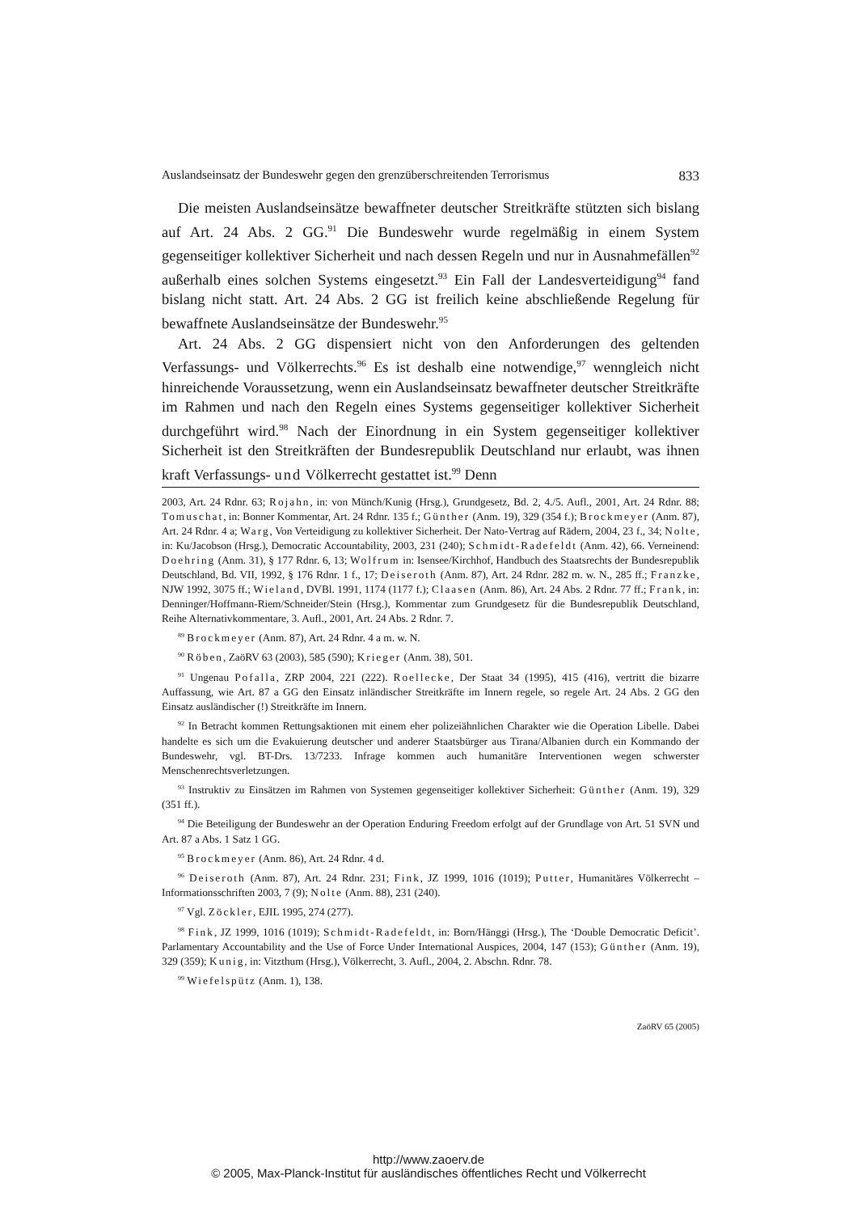Auslandseinsatz der Bundeswehr gegen den grenzüberschreitenden Terrorismus 833
Die meisten Auslandseinsätze bewaffneter deutscher Streitkräfte stützten sich bislang auf Art. 24 Abs. 2 GG.<sup>91</sup> Die Bundeswehr wurde regelmäßig in einem System gegenseitiger kollektiver Sicherheit und nach dessen Regeln und nur in Ausnahmefällen<sup>92</sup> außerhalb eines solchen Systems eingesetzt.<sup>93</sup> Ein Fall der Landesverteidigung<sup>94</sup> fand bislang nicht statt. Art. 24 Abs. 2 GG ist freilich keine abschließende Regelung für bewaffnete Auslandseinsätze der Bundeswehr.<sup>95</sup>
Art. 24 Abs. 2 GG dispensiert nicht von den Anforderungen des geltenden Verfassungs- und Völkerrechts.<sup>96</sup> Es ist deshalb eine notwendige,<sup>97</sup> wenngleich nicht hinreichende Voraussetzung, wenn ein Auslandseinsatz bewaffneter deutscher Streitkräfte im Rahmen und nach den Regeln eines Systems gegenseitiger kollektiver Sicherheit durchgeführt wird.<sup>98</sup> Nach der Einordnung in ein System gegenseitiger kollektiver Sicherheit ist den Streitkräften der Bundesrepublik Deutschland nur erlaubt, was ihnen kraft Verfassungs- und Völkerrecht gestattet ist.<sup>99</sup> Denn
2003, Art. 24 Rdnr. 63; Rojahn, in: von Münch/Kunig (Hrsg.), Grundgesetz, Bd. 2, 4./5. Aufl., 2001, Art. 24 Rdnr. 88; Tomuschat, in: Bonner Kommentar, Art. 24 Rdnr. 135 f.; Günther (Anm. 19), 329 (354 f.); Brockmeyer (Anm. 87), Art. 24 Rdnr. 4 a; Warg, Von Verteidigung zu kollektiver Sicherheit. Der Nato-Vertrag auf Rädern, 2004, 23 f., 34; Nolte, in: Ku/Jacobson (Hrsg.), Democratic Accountability, 2003, 231 (240); Schmidt-Radefeldt (Anm. 42), 66. Verneinend: Doehring (Anm. 31), § 177 Rdnr. 6, 13; Wolfrum in: Isensee/Kirchhof, Handbuch des Staatsrechts der Bundesrepublik Deutschland, Bd. VII, 1992, § 176 Rdnr. 1 f., 17; Deiseroth (Anm. 87), Art. 24 Rdnr. 282 m. w. N., 285 ff.; Franzke, NJW 1992, 3075 ff.; Wieland, DVBl. 1991, 1174 (1177 f.); Claasen (Anm. 86), Art. 24 Abs. 2 Rdnr. 77 ff.; Frank, in: Denninger/Hoffmann-Riem/Schneider/Stein (Hrsg.), Kommentar zum Grundgesetz für die Bundesrepublik Deutschland, Reihe Alternativkommentare, 3. Aufl., 2001, Art. 24 Abs. 2 Rdnr. 7.
<sup>89</sup> Brockmeyer (Anm. 87), Art. 24 Rdnr. 4 a m. w. N.
<sup>90</sup> Röben, ZaöRV 63 (2003), 585 (590); Krieger (Anm. 38), 501.
<sup>91</sup> Ungenau Pofalla, ZRP 2004, 221 (222). Roellecke, Der Staat 34 (1995), 415 (416), vertritt die bizarre Auffassung, wie Art. 87 a GG den Einsatz inländischer Streitkräfte im Innern regele, so regele Art. 24 Abs. 2 GG den Einsatz ausländischer (!) Streitkräfte im Innern.
<sup>92</sup> In Betracht kommen Rettungsaktionen mit einem eher polizeiähnlichen Charakter wie die Operation Libelle. Dabei handelte es sich um die Evakuierung deutscher und anderer Staatsbürger aus Tirana/Albanien durch ein Kommando der Bundeswehr, vgl. BT-Drs. 13/7233. Infrage kommen auch humanitäre Interventionen wegen schwerster Menschenrechtsverletzungen.
<sup>93</sup> Instruktiv zu Einsätzen im Rahmen von Systemen gegenseitiger kollektiver Sicherheit: Günther (Anm. 19), 329 (351 ff.).
<sup>94</sup> Die Beteiligung der Bundeswehr an der Operation Enduring Freedom erfolgt auf der Grundlage von Art. 51 SVN und Art. 87 a Abs. 1 Satz 1 GG.
<sup>95</sup> Brockmeyer (Anm. 86), Art. 24 Rdnr. 4 d.
<sup>96</sup> Deiseroth (Anm. 87), Art. 24 Rdnr. 231; Fink, JZ 1999, 1016 (1019); Putter, Humanitäres Völkerrecht – Informationsschriften 2003, 7 (9); Nolte (Anm. 88), 231 (240).
<sup>97</sup> Vgl. Zöckler, EJIL 1995, 274 (277).
<sup>98</sup> Fink, JZ 1999, 1016 (1019); Schmidt-Radefeldt, in: Born/Hänggi (Hrsg.), The ‘Double Democratic Deficit’. Parlamentary Accountability and the Use of Force Under International Auspices, 2004, 147 (153); Günther (Anm. 19), 329 (359); Kunig, in: Vitzthum (Hrsg.), Völkerrecht, 3. Aufl., 2004, 2. Abschn. Rdnr. 78.
<sup>99</sup> Wiefelspütz (Anm. 1), 138.
ZaöRV 65 (2005)
http://www.zaoerv.de
© 2005, Max-Planck-Institut für ausländisches öffentliches Recht und Völkerrecht